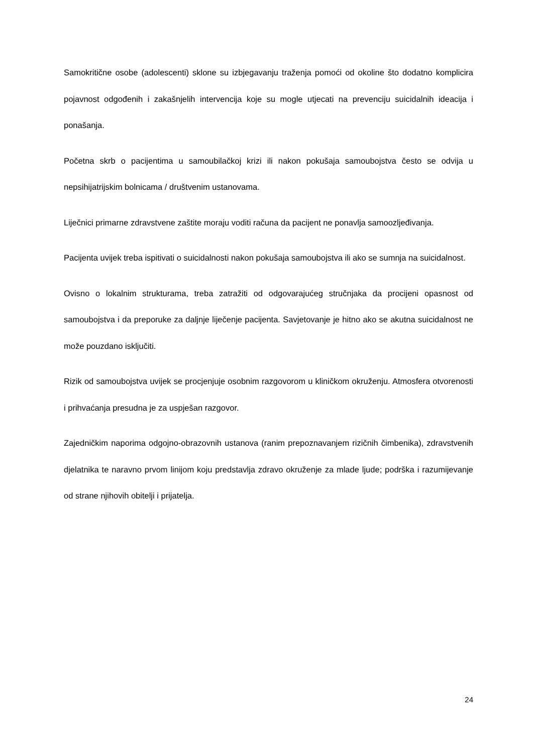Samokritične osobe (adolescenti) sklone su izbjegavanju traženja pomoći od okoline što dodatno komplicira pojavnost odgođenih i zakašnjelih intervencija koje su mogle utjecati na prevenciju suicidalnih ideacija i ponašanja.
Početna skrb o pacijentima u samoubilačkoj krizi ili nakon pokušaja samoubojstva često se odvija u nepsihijatrijskim bolnicama / društvenim ustanovama.
Liječnici primarne zdravstvene zaštite moraju voditi računa da pacijent ne ponavlja samoozljeđivanja.
Pacijenta uvijek treba ispitivati o suicidalnosti nakon pokušaja samoubojstva ili ako se sumnja na suicidalnost.
Ovisno o lokalnim strukturama, treba zatražiti od odgovarajućeg stručnjaka da procijeni opasnost od samoubojstva i da preporuke za daljnje liječenje pacijenta. Savjetovanje je hitno ako se akutna suicidalnost ne može pouzdano isključiti.
Rizik od samoubojstva uvijek se procjenjuje osobnim razgovorom u kliničkom okruženju. Atmosfera otvorenosti i prihvaćanja presudna je za uspješan razgovor.
Zajedničkim naporima odgojno-obrazovnih ustanova (ranim prepoznavanjem rizičnih čimbenika), zdravstvenih djelatnika te naravno prvom linijom koju predstavlja zdravo okruženje za mlade ljude; podrška i razumijevanje od strane njihovih obitelji i prijatelja.
24